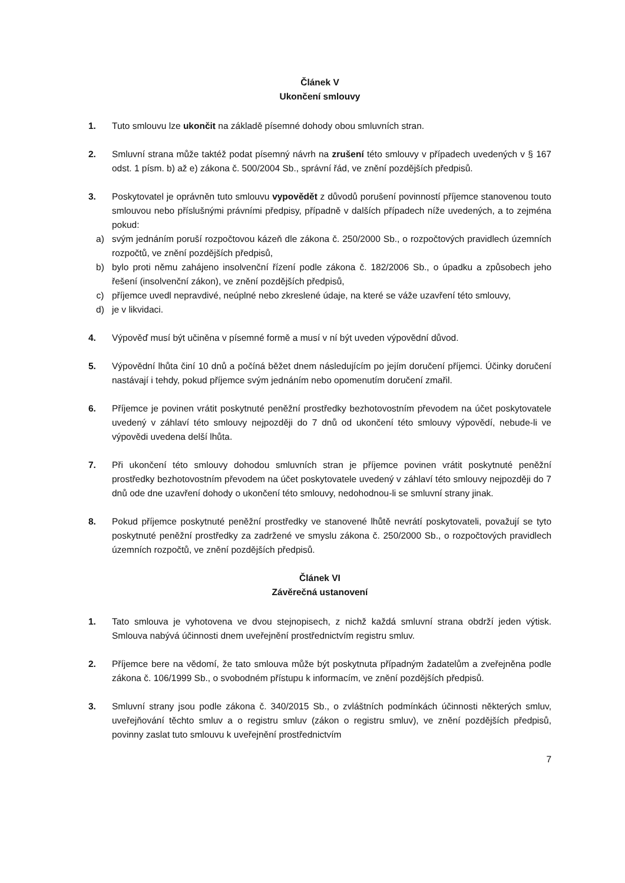Článek V
Ukončení smlouvy
1. Tuto smlouvu lze ukončit na základě písemné dohody obou smluvních stran.
2. Smluvní strana může taktéž podat písemný návrh na zrušení této smlouvy v případech uvedených v § 167 odst. 1 písm. b) až e) zákona č. 500/2004 Sb., správní řád, ve znění pozdějších předpisů.
3. Poskytovatel je oprávněn tuto smlouvu vypovědět z důvodů porušení povinností příjemce stanovenou touto smlouvou nebo příslušnými právními předpisy, případně v dalších případech níže uvedených, a to zejména pokud:
a) svým jednáním poruší rozpočtovou kázeň dle zákona č. 250/2000 Sb., o rozpočtových pravidlech územních rozpočtů, ve znění pozdějších předpisů,
b) bylo proti němu zahájeno insolvenční řízení podle zákona č. 182/2006 Sb., o úpadku a způsobech jeho řešení (insolvenční zákon), ve znění pozdějších předpisů,
c) příjemce uvedl nepravdivé, neúplné nebo zkreslené údaje, na které se váže uzavření této smlouvy,
d) je v likvidaci.
4. Výpověď musí být učiněna v písemné formě a musí v ní být uveden výpovědní důvod.
5. Výpovědní lhůta činí 10 dnů a počíná běžet dnem následujícím po jejím doručení příjemci. Účinky doručení nastávají i tehdy, pokud příjemce svým jednáním nebo opomenutím doručení zmařil.
6. Příjemce je povinen vrátit poskytnuté peněžní prostředky bezhotovostním převodem na účet poskytovatele uvedený v záhlaví této smlouvy nejpozději do 7 dnů od ukončení této smlouvy výpovědí, nebude-li ve výpovědi uvedena delší lhůta.
7. Při ukončení této smlouvy dohodou smluvních stran je příjemce povinen vrátit poskytnuté peněžní prostředky bezhotovostním převodem na účet poskytovatele uvedený v záhlaví této smlouvy nejpozději do 7 dnů ode dne uzavření dohody o ukončení této smlouvy, nedohodnou-li se smluvní strany jinak.
8. Pokud příjemce poskytnuté peněžní prostředky ve stanovené lhůtě nevrátí poskytovateli, považují se tyto poskytnuté peněžní prostředky za zadržené ve smyslu zákona č. 250/2000 Sb., o rozpočtových pravidlech územních rozpočtů, ve znění pozdějších předpisů.
Článek VI
Závěrečná ustanovení
1. Tato smlouva je vyhotovena ve dvou stejnopisech, z nichž každá smluvní strana obdrží jeden výtisk. Smlouva nabývá účinnosti dnem uveřejnění prostřednictvím registru smluv.
2. Příjemce bere na vědomí, že tato smlouva může být poskytnuta případným žadatelům a zveřejněna podle zákona č. 106/1999 Sb., o svobodném přístupu k informacím, ve znění pozdějších předpisů.
3. Smluvní strany jsou podle zákona č. 340/2015 Sb., o zvláštních podmínkách účinnosti některých smluv, uveřejňování těchto smluv a o registru smluv (zákon o registru smluv), ve znění pozdějších předpisů, povinny zaslat tuto smlouvu k uveřejnění prostřednictvím
7